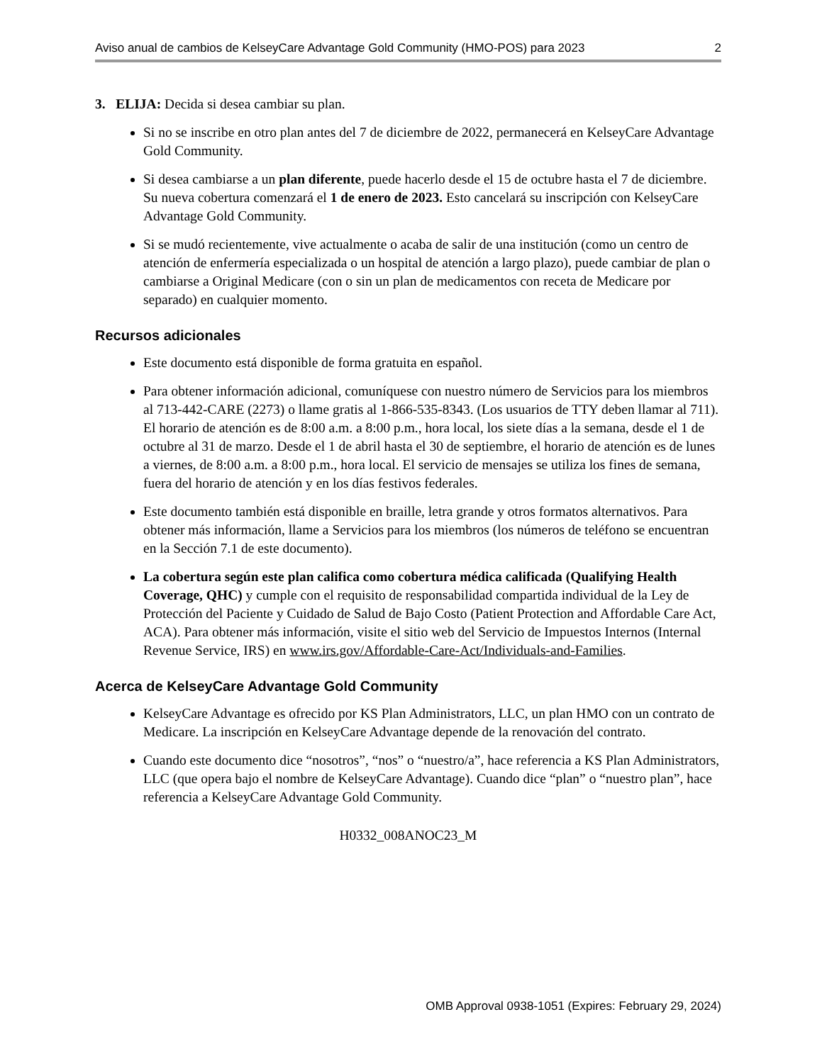Aviso anual de cambios de KelseyCare Advantage Gold Community (HMO-POS) para 2023 2
3. ELIJA: Decida si desea cambiar su plan.
Si no se inscribe en otro plan antes del 7 de diciembre de 2022, permanecerá en KelseyCare Advantage Gold Community.
Si desea cambiarse a un plan diferente, puede hacerlo desde el 15 de octubre hasta el 7 de diciembre. Su nueva cobertura comenzará el 1 de enero de 2023. Esto cancelará su inscripción con KelseyCare Advantage Gold Community.
Si se mudó recientemente, vive actualmente o acaba de salir de una institución (como un centro de atención de enfermería especializada o un hospital de atención a largo plazo), puede cambiar de plan o cambiarse a Original Medicare (con o sin un plan de medicamentos con receta de Medicare por separado) en cualquier momento.
Recursos adicionales
Este documento está disponible de forma gratuita en español.
Para obtener información adicional, comuníquese con nuestro número de Servicios para los miembros al 713-442-CARE (2273) o llame gratis al 1-866-535-8343. (Los usuarios de TTY deben llamar al 711). El horario de atención es de 8:00 a.m. a 8:00 p.m., hora local, los siete días a la semana, desde el 1 de octubre al 31 de marzo. Desde el 1 de abril hasta el 30 de septiembre, el horario de atención es de lunes a viernes, de 8:00 a.m. a 8:00 p.m., hora local. El servicio de mensajes se utiliza los fines de semana, fuera del horario de atención y en los días festivos federales.
Este documento también está disponible en braille, letra grande y otros formatos alternativos. Para obtener más información, llame a Servicios para los miembros (los números de teléfono se encuentran en la Sección 7.1 de este documento).
La cobertura según este plan califica como cobertura médica calificada (Qualifying Health Coverage, QHC) y cumple con el requisito de responsabilidad compartida individual de la Ley de Protección del Paciente y Cuidado de Salud de Bajo Costo (Patient Protection and Affordable Care Act, ACA). Para obtener más información, visite el sitio web del Servicio de Impuestos Internos (Internal Revenue Service, IRS) en www.irs.gov/Affordable-Care-Act/Individuals-and-Families.
Acerca de KelseyCare Advantage Gold Community
KelseyCare Advantage es ofrecido por KS Plan Administrators, LLC, un plan HMO con un contrato de Medicare. La inscripción en KelseyCare Advantage depende de la renovación del contrato.
Cuando este documento dice “nosotros”, “nos” o “nuestro/a”, hace referencia a KS Plan Administrators, LLC (que opera bajo el nombre de KelseyCare Advantage). Cuando dice “plan” o “nuestro plan”, hace referencia a KelseyCare Advantage Gold Community.
H0332_008ANOC23_M
OMB Approval 0938-1051 (Expires: February 29, 2024)